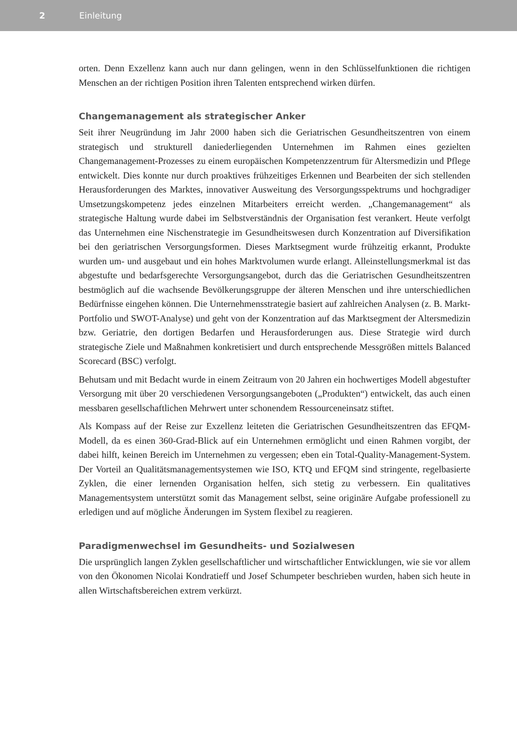2 Einleitung
orten. Denn Exzellenz kann auch nur dann gelingen, wenn in den Schlüsselfunktionen die richtigen Menschen an der richtigen Position ihren Talenten entsprechend wirken dürfen.
Changemanagement als strategischer Anker
Seit ihrer Neugründung im Jahr 2000 haben sich die Geriatrischen Gesundheitszentren von einem strategisch und strukturell daniederliegenden Unternehmen im Rahmen eines gezielten Changemanagement-Prozesses zu einem europäischen Kompetenzzentrum für Altersmedizin und Pflege entwickelt. Dies konnte nur durch proaktives frühzeitiges Erkennen und Bearbeiten der sich stellenden Herausforderungen des Marktes, innovativer Ausweitung des Versorgungsspektrums und hochgradiger Umsetzungskompetenz jedes einzelnen Mitarbeiters erreicht werden. „Changemanagement“ als strategische Haltung wurde dabei im Selbstverständnis der Organisation fest verankert. Heute verfolgt das Unternehmen eine Nischenstrategie im Gesundheitswesen durch Konzentration auf Diversifikation bei den geriatrischen Versorgungsformen. Dieses Marktsegment wurde frühzeitig erkannt, Produkte wurden um- und ausgebaut und ein hohes Marktvolumen wurde erlangt. Alleinstellungsmerkmal ist das abgestufte und bedarfsgerechte Versorgungsangebot, durch das die Geriatrischen Gesundheitszentren bestmöglich auf die wachsende Bevölkerungsgruppe der älteren Menschen und ihre unterschiedlichen Bedürfnisse eingehen können. Die Unternehmensstrategie basiert auf zahlreichen Analysen (z. B. Markt-Portfolio und SWOT-Analyse) und geht von der Konzentration auf das Marktsegment der Altersmedizin bzw. Geriatrie, den dortigen Bedarfen und Herausforderungen aus. Diese Strategie wird durch strategische Ziele und Maßnahmen konkretisiert und durch entsprechende Messgrößen mittels Balanced Scorecard (BSC) verfolgt.
Behutsam und mit Bedacht wurde in einem Zeitraum von 20 Jahren ein hochwertiges Modell abgestufter Versorgung mit über 20 verschiedenen Versorgungsangeboten („Produkten“) entwickelt, das auch einen messbaren gesellschaftlichen Mehrwert unter schonendem Ressourceneinsatz stiftet.
Als Kompass auf der Reise zur Exzellenz leiteten die Geriatrischen Gesundheitszentren das EFQM-Modell, da es einen 360-Grad-Blick auf ein Unternehmen ermöglicht und einen Rahmen vorgibt, der dabei hilft, keinen Bereich im Unternehmen zu vergessen; eben ein Total-Quality-Management-System. Der Vorteil an Qualitätsmanagementsystemen wie ISO, KTQ und EFQM sind stringente, regelbasierte Zyklen, die einer lernenden Organisation helfen, sich stetig zu verbessern. Ein qualitatives Managementsystem unterstützt somit das Management selbst, seine originäre Aufgabe professionell zu erledigen und auf mögliche Änderungen im System flexibel zu reagieren.
Paradigmenwechsel im Gesundheits- und Sozialwesen
Die ursprünglich langen Zyklen gesellschaftlicher und wirtschaftlicher Entwicklungen, wie sie vor allem von den Ökonomen Nicolai Kondratieff und Josef Schumpeter beschrieben wurden, haben sich heute in allen Wirtschaftsbereichen extrem verkürzt.